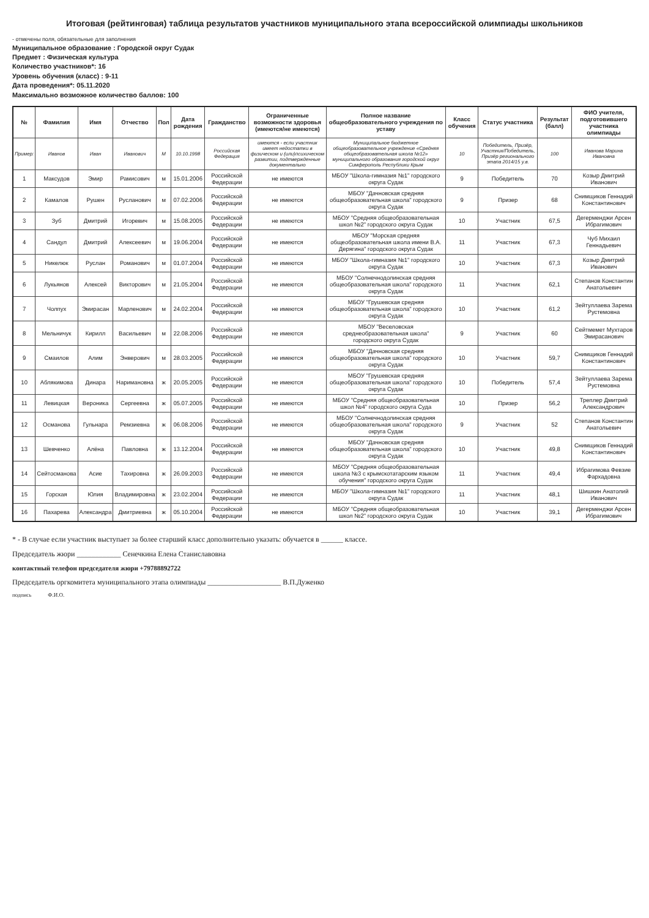Итоговая (рейтинговая) таблица результатов участников муниципального этапа всероссийской олимпиады школьников
- отмечены поля, обязательные для заполнения
Муниципальное образование : Городской округ Судак
Предмет : Физическая культура
Количество участников*: 16
Уровень обучения (класс) : 9-11
Дата проведения*: 05.11.2020
Максимально возможное количество баллов: 100
| № | Фамилия | Имя | Отчество | Пол | Дата рождения | Гражданство | Ограниченные возможности здоровья (имеются/не имеются) | Полное название общеобразовательного учреждения по уставу | Класс обучения | Статус участника | Результат (балл) | ФИО учителя, подготовившего участника олимпиады |
| --- | --- | --- | --- | --- | --- | --- | --- | --- | --- | --- | --- | --- |
| Пример: | Иванов | Иван | Иванович | М | 10.10.1998 | Российская Федерация | имеются - если участник имеет недостатки в физическом и (или)психическом развитии, подтвержденные документально | Муниципальное бюджетное общеобразовательное учреждение «Средняя общеобразовательная школа №12» муниципального образования городской округ Симферополь Республики Крым | 10 | Победитель, Призёр, Участник/Победитель, Призёр регионального этапа 2014/15 у.в. | 100 | Иванова Марина Ивановна |
| 1 | Максудов | Эмир | Рамисович | м | 15.01.2006 | Российской Федерации | не имеются | МБОУ "Школа-гимназия №1" городского округа Судак | 9 | Победитель | 70 | Козыр Дмитрий Иванович |
| 2 | Камалов | Рушен | Русланович | м | 07.02.2006 | Российской Федерации | не имеются | МБОУ "Дачновская средняя общеобразовательная школа" городского округа Судак | 9 | Призер | 68 | Снимщиков Геннадий Константинович |
| 3 | Зуб | Дмитрий | Игоревич | м | 15.08.2005 | Российской Федерации | не имеются | МБОУ "Средняя общеобразовательная школ №2" городского округа Судак | 10 | Участник | 67,5 | Дегерменджи Арсен Ибрагимович |
| 4 | Сандул | Дмитрий | Алексеевич | м | 19.06.2004 | Российской Федерации | не имеются | МБОУ "Морская средняя общеобразовательная школа имени В.А. Дерягина" городского округа Судак | 11 | Участник | 67,3 | Чуб Михаил Геннадьевич |
| 5 | Никелюк | Руслан | Романович | м | 01.07.2004 | Российской Федерации | не имеются | МБОУ "Школа-гимназия №1" городского округа Судак | 10 | Участник | 67,3 | Козыр Дмитрий Иванович |
| 6 | Лукьянов | Алексей | Викторович | м | 21.05.2004 | Российской Федерации | не имеются | МБОУ "Солнечнодолинская средняя общеобразовательная школа" городского округа Судак | 11 | Участник | 62,1 | Степанов Константин Анатольевич |
| 7 | Чолпух | Эмирасан | Марленович | м | 24.02.2004 | Российской Федерации | не имеются | МБОУ "Грушевская средняя общеобразовательная школа" городского округа Судак | 10 | Участник | 61,2 | Зейтуллаева Зарема Рустемовна |
| 8 | Мельничук | Кирилл | Васильевич | м | 22.08.2006 | Российской Федерации | не имеются | МБОУ "Веселовская среднеобразовательная школа" городского округа Судак | 9 | Участник | 60 | Сейтмемет Мухтаров Эмирасанович |
| 9 | Смаилов | Алим | Энверович | м | 28.03.2005 | Российской Федерации | не имеются | МБОУ "Дачновская средняя общеобразовательная школа" городского округа Судак | 10 | Участник | 59,7 | Снимщиков Геннадий Константинович |
| 10 | Аблякимова | Динара | Наримановна | ж | 20.05.2005 | Российской Федерации | не имеются | МБОУ "Грушевская средняя общеобразовательная школа" городского округа Судак | 10 | Победитель | 57,4 | Зейтуллаева Зарема Рустемовна |
| 11 | Левицкая | Вероника | Сергеевна | ж | 05.07.2005 | Российской Федерации | не имеются | МБОУ "Средняя общеобразовательная школ №4" городского округа Суда | 10 | Призер | 56,2 | Треплер Дмитрий Александрович |
| 12 | Османова | Гульнара | Ремзиевна | ж | 06.08.2006 | Российской Федерации | не имеются | МБОУ "Солнечнодолинская средняя общеобразовательная школа" городского округа Судак | 9 | Участник | 52 | Степанов Константин Анатольевич |
| 13 | Шевченко | Алёна | Павловна | ж | 13.12.2004 | Российской Федерации | не имеются | МБОУ "Дачновская средняя общеобразовательная школа" городского округа Судак | 10 | Участник | 49,8 | Снимщиков Геннадий Константинович |
| 14 | Сейтосманова | Асие | Тахировна | ж | 26.09.2003 | Российской Федерации | не имеются | МБОУ "Средняя общеобразовательная школа №3 с крымскотатарским языком обучения" городского округа Судак | 11 | Участник | 49,4 | Ибрагимова Февзие Фархадовна |
| 15 | Горская | Юлия | Владимировна | ж | 23.02.2004 | Российской Федерации | не имеются | МБОУ "Школа-гимназия №1" городского округа Судак | 11 | Участник | 48,1 | Шишкин Анатолий Иванович |
| 16 | Пахарева | Александра | Дмитриевна | ж | 05.10.2004 | Российской Федерации | не имеются | МБОУ "Средняя общеобразовательная школ №2" городского округа Судак | 10 | Участник | 39,1 | Дегерменджи Арсен Ибрагимович |
* - В случае если участник выступает за более старший класс дополнительно указать: обучается в ______ классе.
Председатель жюри ____________ Сенечкина Елена Станиславовна
контактный телефон председателя жюри +79788892722
Председатель оргкомитета муниципального этапа олимпиады ____________________ В.П.Дуженко
подпись Ф.И.О.